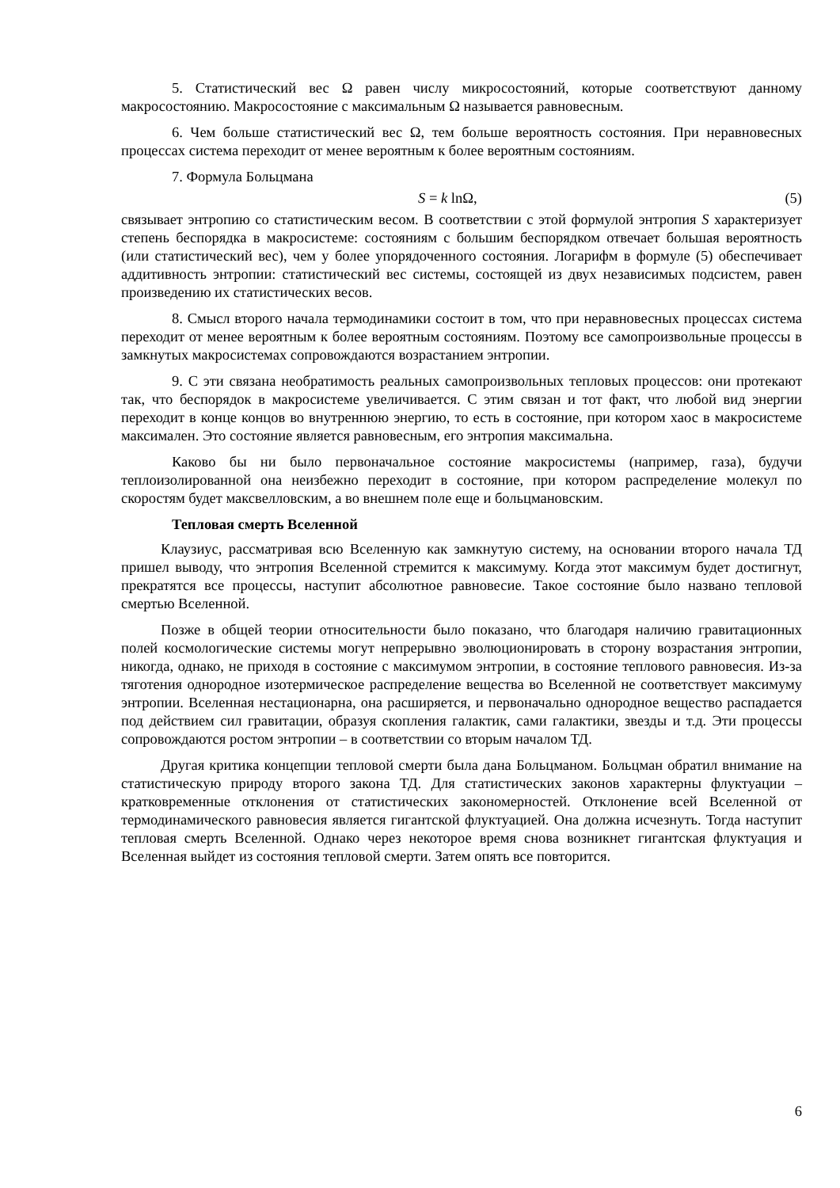5. Статистический вес Ω равен числу микросостояний, которые соответствуют данному макросостоянию. Макросостояние с максимальным Ω называется равновесным.
6. Чем больше статистический вес Ω, тем больше вероятность состояния. При неравновесных процессах система переходит от менее вероятным к более вероятным состояниям.
7. Формула Больцмана
S = k lnΩ, (5)
связывает энтропию со статистическим весом. В соответствии с этой формулой энтропия S характеризует степень беспорядка в макросистеме: состояниям с большим беспорядком отвечает большая вероятность (или статистический вес), чем у более упорядоченного состояния. Логарифм в формуле (5) обеспечивает аддитивность энтропии: статистический вес системы, состоящей из двух независимых подсистем, равен произведению их статистических весов.
8. Смысл второго начала термодинамики состоит в том, что при неравновесных процессах система переходит от менее вероятным к более вероятным состояниям. Поэтому все самопроизвольные процессы в замкнутых макросистемах сопровождаются возрастанием энтропии.
9. С эти связана необратимость реальных самопроизвольных тепловых процессов: они протекают так, что беспорядок в макросистеме увеличивается. С этим связан и тот факт, что любой вид энергии переходит в конце концов во внутреннюю энергию, то есть в состояние, при котором хаос в макросистеме максимален. Это состояние является равновесным, его энтропия максимальна.
Каково бы ни было первоначальное состояние макросистемы (например, газа), будучи теплоизолированной она неизбежно переходит в состояние, при котором распределение молекул по скоростям будет максвелловским, а во внешнем поле еще и больцмановским.
Тепловая смерть Вселенной
Клаузиус, рассматривая всю Вселенную как замкнутую систему, на основании второго начала ТД пришел выводу, что энтропия Вселенной стремится к максимуму. Когда этот максимум будет достигнут, прекратятся все процессы, наступит абсолютное равновесие. Такое состояние было названо тепловой смертью Вселенной.
Позже в общей теории относительности было показано, что благодаря наличию гравитационных полей космологические системы могут непрерывно эволюционировать в сторону возрастания энтропии, никогда, однако, не приходя в состояние с максимумом энтропии, в состояние теплового равновесия. Из-за тяготения однородное изотермическое распределение вещества во Вселенной не соответствует максимуму энтропии. Вселенная нестационарна, она расширяется, и первоначально однородное вещество распадается под действием сил гравитации, образуя скопления галактик, сами галактики, звезды и т.д. Эти процессы сопровождаются ростом энтропии – в соответствии со вторым началом ТД.
Другая критика концепции тепловой смерти была дана Больцманом. Больцман обратил внимание на статистическую природу второго закона ТД. Для статистических законов характерны флуктуации – кратковременные отклонения от статистических закономерностей. Отклонение всей Вселенной от термодинамического равновесия является гигантской флуктуацией. Она должна исчезнуть. Тогда наступит тепловая смерть Вселенной. Однако через некоторое время снова возникнет гигантская флуктуация и Вселенная выйдет из состояния тепловой смерти. Затем опять все повторится.
6